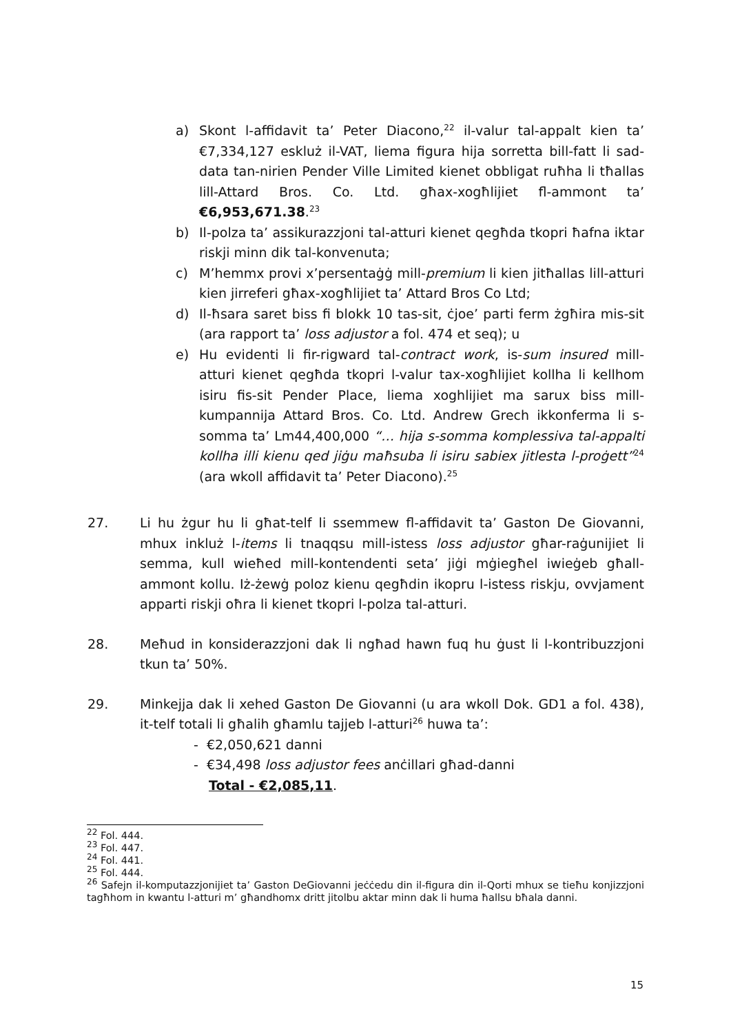a) Skont l-affidavit ta’ Peter Diacono,<sup>22</sup> il-valur tal-appalt kien ta’ €7,334,127 eskluż il-VAT, liema figura hija sorretta bill-fatt li sad-data tan-nirien Pender Ville Limited kienet obbligat ruħha li tħallas lill-Attard Bros. Co. Ltd. għax-xogħlijiet fl-ammont ta’ €6,953,671.38.<sup>23</sup>
b) Il-polza ta’ assikurazzjoni tal-atturi kienet qegħda tkopri ħafna iktar riskji minn dik tal-konvenuta;
c) M’hemmx provi x’persentaġġ mill-premium li kien jitħallas lill-atturi kien jirreferi għax-xogħlijiet ta’ Attard Bros Co Ltd;
d) Il-ħsara saret biss fi blokk 10 tas-sit, ċjoe’ parti ferm żgħira mis-sit (ara rapport ta’ loss adjustor a fol. 474 et seq); u
e) Hu evidenti li fir-rigward tal-contract work, is-sum insured mill-atturi kienet qegħda tkopri l-valur tax-xogħlijiet kollha li kellhom isiru fis-sit Pender Place, liema xoghlijiet ma sarux biss mill-kumpannija Attard Bros. Co. Ltd. Andrew Grech ikkonferma li s-somma ta’ Lm44,400,000 “… hija s-somma komplessiva tal-appalti kollha illi kienu qed jiġu maħsuba li isiru sabiex jitlesta l-proġett”<sup>24</sup> (ara wkoll affidavit ta’ Peter Diacono).<sup>25</sup>
27. Li hu żgur hu li għat-telf li ssemmew fl-affidavit ta’ Gaston De Giovanni, mhux inkluż l-items li tnaqqsu mill-istess loss adjustor għar-raġunijiet li semma, kull wieħed mill-kontendenti seta’ jiġi mġiegħel iwieġeb għall-ammont kollu. Iż-żewġ poloz kienu qegħdin ikopru l-istess riskju, ovvjament apparti riskji oħra li kienet tkopri l-polza tal-atturi.
28. Meħud in konsiderazzjoni dak li ngħad hawn fuq hu ġust li l-kontribuzzjoni tkun ta’ 50%.
29. Minkejja dak li xehed Gaston De Giovanni (u ara wkoll Dok. GD1 a fol. 438), it-telf totali li għalih għamlu tajjeb l-atturi<sup>26</sup> huwa ta’:
- €2,050,621 danni
- €34,498 loss adjustor fees anċillari għad-danni
Total - €2,085,11.
<sup>22</sup> Fol. 444.
<sup>23</sup> Fol. 447.
<sup>24</sup> Fol. 441.
<sup>25</sup> Fol. 444.
<sup>26</sup> Safejn il-komputazzjonijiet ta’ Gaston DeGiovanni jeċċedu din il-figura din il-Qorti mhux se tieħu konjizzjoni tagħhom in kwantu l-atturi m’ għandhomx dritt jitolbu aktar minn dak li huma ħallsu bħala danni.
15